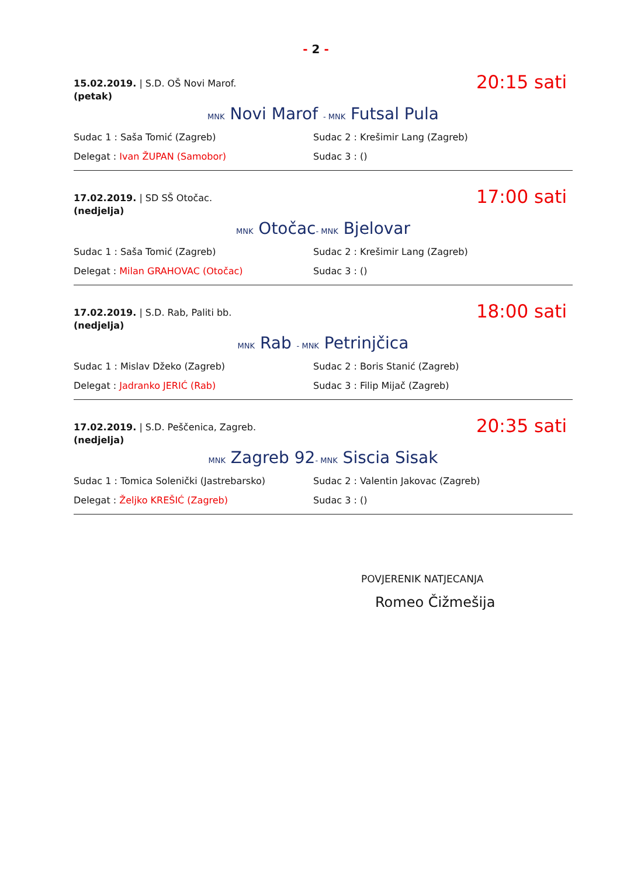- 2 -
15.02.2019. | S.D. OŠ Novi Marof.
(petak)
20:15 sati
MNK Novi Marof - MNK Futsal Pula
Sudac 1 : Saša Tomić (Zagreb) Sudac 2 : Krešimir Lang (Zagreb)
Delegat : Ivan ŽUPAN (Samobor) Sudac 3 : ()
17.02.2019. | SD SŠ Otočac.
(nedjelja)
17:00 sati
MNK Otočac- MNK Bjelovar
Sudac 1 : Saša Tomić (Zagreb) Sudac 2 : Krešimir Lang (Zagreb)
Delegat : Milan GRAHOVAC (Otočac) Sudac 3 : ()
17.02.2019. | S.D. Rab, Paliti bb.
(nedjelja)
18:00 sati
MNK Rab - MNK Petrinjčica
Sudac 1 : Mislav Džeko (Zagreb) Sudac 2 : Boris Stanić (Zagreb)
Delegat : Jadranko JERIĆ (Rab) Sudac 3 : Filip Mijač (Zagreb)
17.02.2019. | S.D. Peščenica, Zagreb.
(nedjelja)
20:35 sati
MNK Zagreb 92- MNK Siscia Sisak
Sudac 1 : Tomica Solenički (Jastrebarsko) Sudac 2 : Valentin Jakovac (Zagreb)
Delegat : Željko KREŠIĆ (Zagreb) Sudac 3 : ()
POVJERENIK NATJECANJA
Romeo Čižmešija